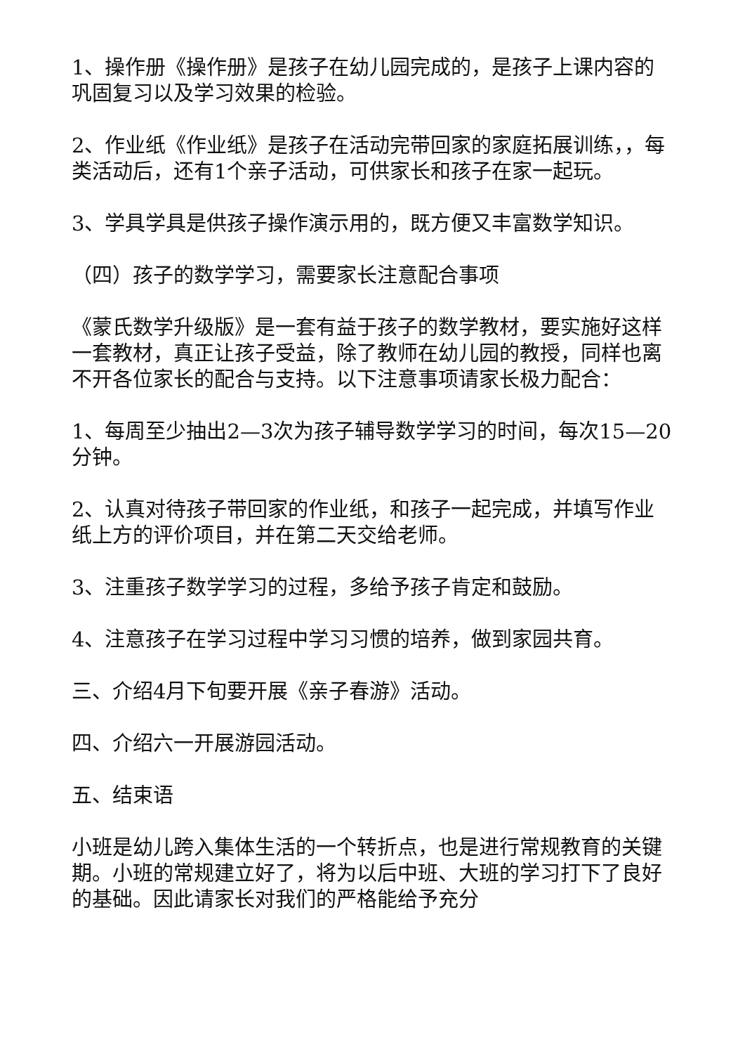1、操作册《操作册》是孩子在幼儿园完成的，是孩子上课内容的巩固复习以及学习效果的检验。
2、作业纸《作业纸》是孩子在活动完带回家的家庭拓展训练，，每类活动后，还有1个亲子活动，可供家长和孩子在家一起玩。
3、学具学具是供孩子操作演示用的，既方便又丰富数学知识。
（四）孩子的数学学习，需要家长注意配合事项
《蒙氏数学升级版》是一套有益于孩子的数学教材，要实施好这样一套教材，真正让孩子受益，除了教师在幼儿园的教授，同样也离不开各位家长的配合与支持。以下注意事项请家长极力配合：
1、每周至少抽出2—3次为孩子辅导数学学习的时间，每次15—20分钟。
2、认真对待孩子带回家的作业纸，和孩子一起完成，并填写作业纸上方的评价项目，并在第二天交给老师。
3、注重孩子数学学习的过程，多给予孩子肯定和鼓励。
4、注意孩子在学习过程中学习习惯的培养，做到家园共育。
三、介绍4月下旬要开展《亲子春游》活动。
四、介绍六一开展游园活动。
五、结束语
小班是幼儿跨入集体生活的一个转折点，也是进行常规教育的关键期。小班的常规建立好了，将为以后中班、大班的学习打下了良好的基础。因此请家长对我们的严格能给予充分